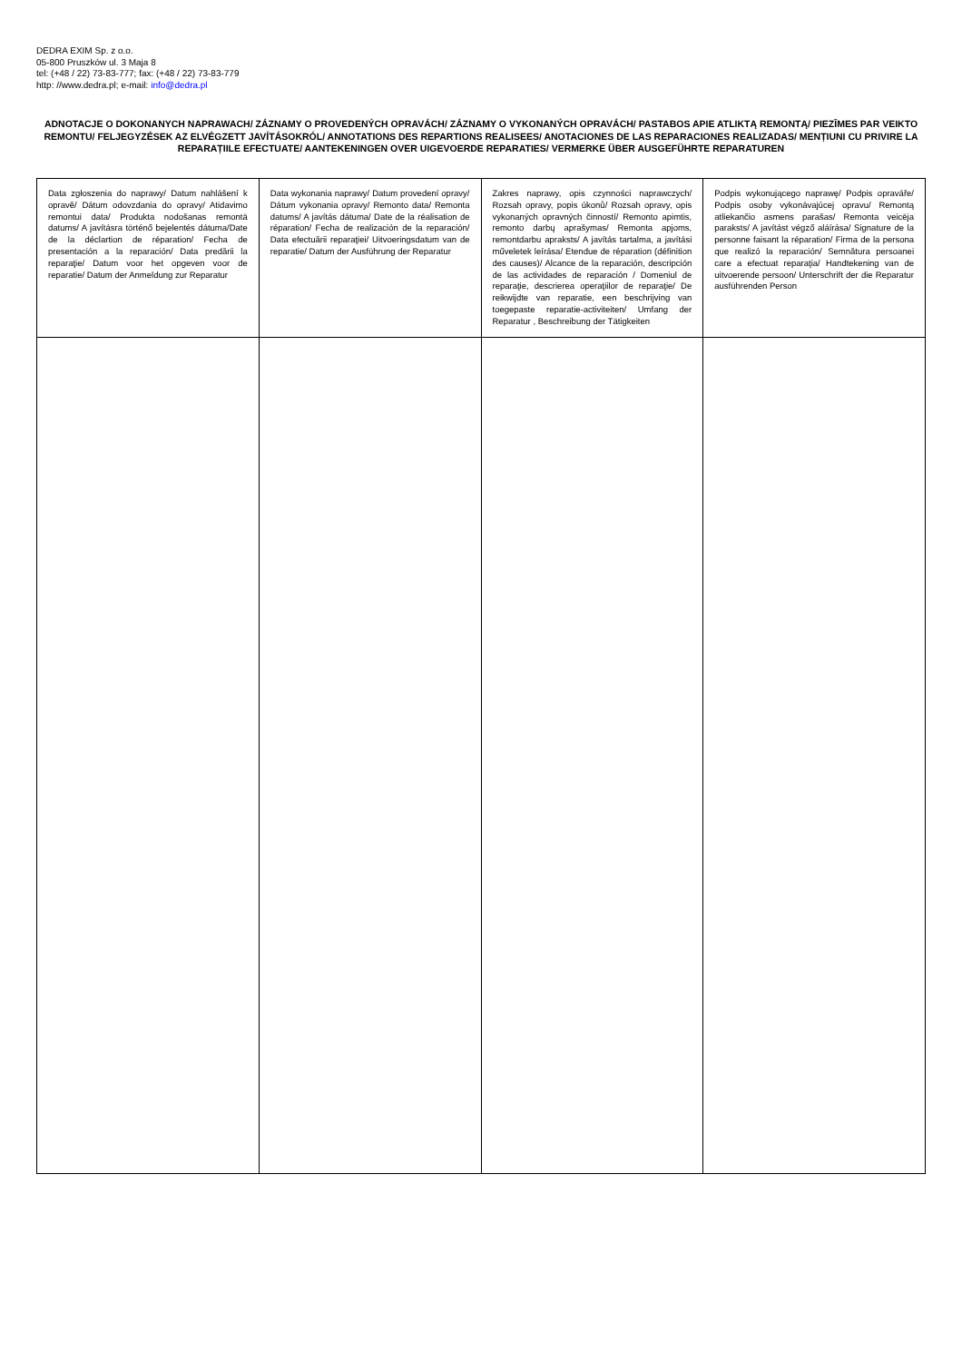DEDRA EXIM Sp. z o.o.
05-800 Pruszków ul. 3 Maja 8
tel: (+48 / 22) 73-83-777; fax: (+48 / 22) 73-83-779
http: //www.dedra.pl; e-mail: info@dedra.pl
ADNOTACJE O DOKONANYCH NAPRAWACH/ ZÁZNAMY O PROVEDENÝCH OPRAVÁCH/ ZÁZNAMY O VYKONANÝCH OPRAVÁCH/ PASTABOS APIE ATLIKTĄ REMONTĄ/ PIEZĪMES PAR VEIKTO REMONTU/ FELJEGYZÉSEK AZ ELVÉGZETT JAVÍTÁSOKRÓL/ ANNOTATIONS DES REPARTIONS REALISEES/ ANOTACIONES DE LAS REPARACIONES REALIZADAS/ MENȚIUNI CU PRIVIRE LA REPARAȚIILE EFECTUATE/ AANTEKENINGEN OVER UIGEVOERDE REPARATIES/ VERMERKE ÜBER AUSGEFÜHRTE REPARATUREN
| Data zgłoszenia do naprawy/ Datum nahlášení k opravě/ Dátum odovzdania do opravy/ Atidavimo remontui data/ Produkta nodošanas remontā datums/ A javításra történő bejelentés dátuma/Date de la déclartion de réparation/ Fecha de presentación a la reparación/ Data predării la reparaţie/ Datum voor het opgeven voor de reparatie/ Datum der Anmeldung zur Reparatur | Data wykonania naprawy/ Datum provedení opravy/ Dátum vykonania opravy/ Remonto data/ Remonta datums/ A javítás dátuma/ Date de la réalisation de réparation/ Fecha de realización de la reparación/ Data efectuării reparaţiei/ Uitvoeringsdatum van de reparatie/ Datum der Ausführung der Reparatur | Zakres naprawy, opis czynności naprawczych/ Rozsah opravy, popis úkonů/ Rozsah opravy, opis vykonaných opravných činností/ Remonto apimtis, remonto darbų aprašymas/ Remonta apjoms, remontdarbu apraksts/ A javítás tartalma, a javítási műveletek leírása/ Etendue de réparation (définition des causes)/ Alcance de la reparación, descripción de las actividades de reparación / Domeniul de reparaţie, descrierea operaţiilor de reparaţie/ De reikwijdte van reparatie, een beschrijving van toegepaste reparatie-activiteiten/ Umfang der Reparatur , Beschreibung der Tätigkeiten | Podpis wykonującego naprawę/ Podpis opraváře/ Podpis osoby vykonávajúcej opravu/ Remontą atliekančio asmens parašas/ Remonta veicēja paraksts/ A javítást végző aláírása/ Signature de la personne faisant la réparation/ Firma de la persona que realizó la reparación/ Semnătura persoanei care a efectuat reparaţia/ Handtekening van de uitvoerende persoon/ Unterschrift der die Reparatur ausführenden Person |